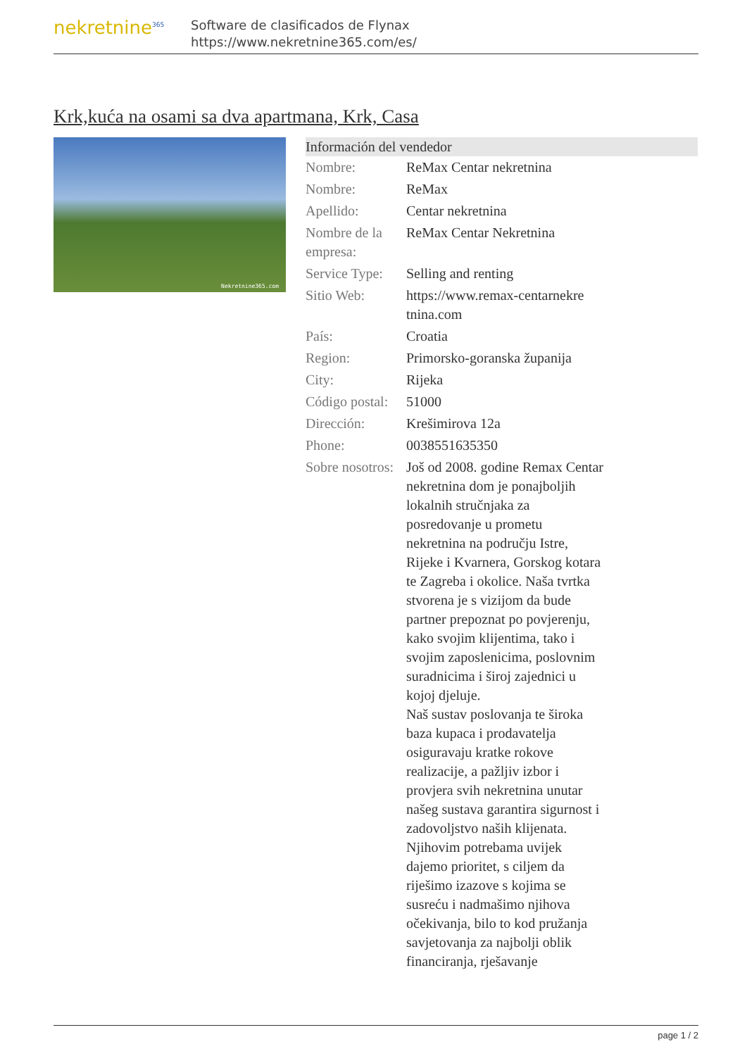nekretnine<sup>365</sup>
Software de clasificados de Flynax
https://www.nekretnine365.com/es/
Krk,kuća na osami sa dva apartmana, Krk, Casa
Nekretnine365.com
| Información del vendedor | | |
| --- | --- | --- |
| Nombre: | ReMax Centar nekretnina | |
| Nombre: | ReMax | |
| Apellido: | Centar nekretnina | |
| Nombre de la empresa: | ReMax Centar Nekretnina | |
| Service Type: | Selling and renting | |
| Sitio Web: | https://www.remax-centarnekre tnina.com | |
| País: | Croatia | |
| Region: | Primorsko-goranska županija | |
| City: | Rijeka | |
| Código postal: | 51000 | |
| Dirección: | Krešimirova 12a | |
| Phone: | 0038551635350 | |
| Sobre nosotros: | Još od 2008. godine Remax Centar nekretnina dom je ponajboljih lokalnih stručnjaka za posredovanje u prometu nekretnina na području Istre, Rijeke i Kvarnera, Gorskog kotara te Zagreba i okolice. Naša tvrtka stvorena je s vizijom da bude partner prepoznat po povjerenju, kako svojim klijentima, tako i svojim zaposlenicima, poslovnim suradnicima i široj zajednici u kojoj djeluje. Naš sustav poslovanja te široka baza kupaca i prodavatelja osiguravaju kratke rokove realizacije, a pažljiv izbor i provjera svih nekretnina unutar našeg sustava garantira sigurnost i zadovoljstvo naših klijenata. Njihovim potrebama uvijek dajemo prioritet, s ciljem da riješimo izazove s kojima se susreću i nadmašimo njihova očekivanja, bilo to kod pružanja savjetovanja za najbolji oblik financiranja, rješavanje | |
page 1 / 2